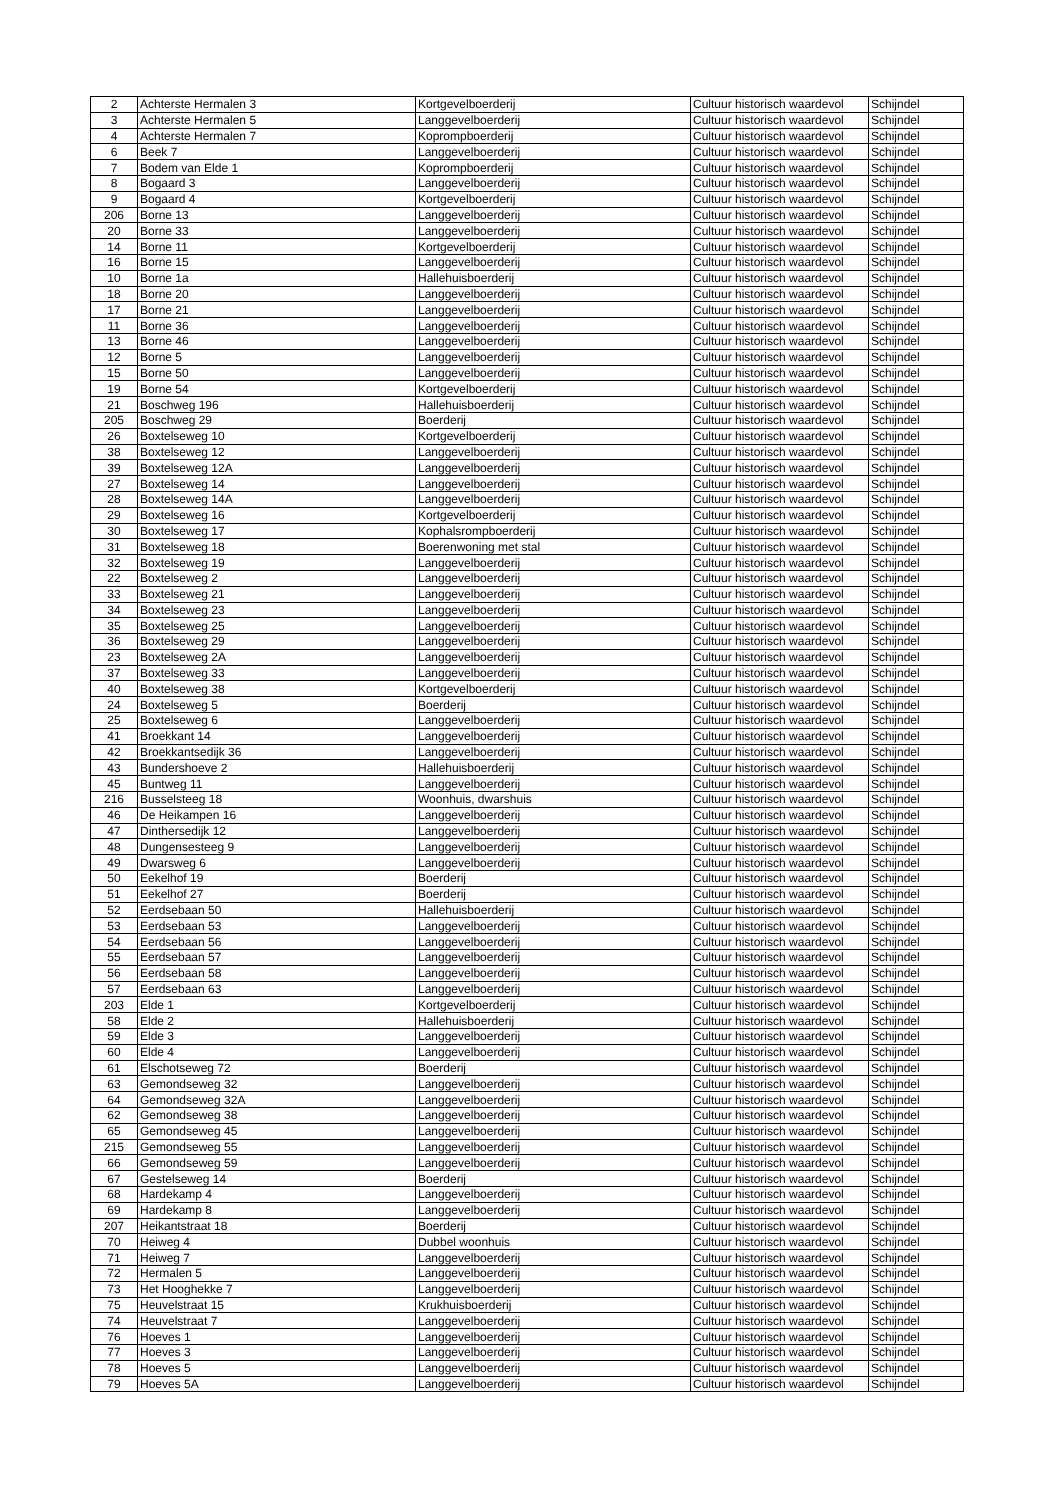| 2 | Achterste Hermalen 3 | Kortgevelboerderij | Cultuur historisch waardevol | Schijndel |
| 3 | Achterste Hermalen 5 | Langgevelboerderij | Cultuur historisch waardevol | Schijndel |
| 4 | Achterste Hermalen 7 | Koprompboerderij | Cultuur historisch waardevol | Schijndel |
| 6 | Beek 7 | Langgevelboerderij | Cultuur historisch waardevol | Schijndel |
| 7 | Bodem van Elde 1 | Koprompboerderij | Cultuur historisch waardevol | Schijndel |
| 8 | Bogaard 3 | Langgevelboerderij | Cultuur historisch waardevol | Schijndel |
| 9 | Bogaard 4 | Kortgevelboerderij | Cultuur historisch waardevol | Schijndel |
| 206 | Borne 13 | Langgevelboerderij | Cultuur historisch waardevol | Schijndel |
| 20 | Borne 33 | Langgevelboerderij | Cultuur historisch waardevol | Schijndel |
| 14 | Borne 11 | Kortgevelboerderij | Cultuur historisch waardevol | Schijndel |
| 16 | Borne 15 | Langgevelboerderij | Cultuur historisch waardevol | Schijndel |
| 10 | Borne 1a | Hallehuisboerderij | Cultuur historisch waardevol | Schijndel |
| 18 | Borne 20 | Langgevelboerderij | Cultuur historisch waardevol | Schijndel |
| 17 | Borne 21 | Langgevelboerderij | Cultuur historisch waardevol | Schijndel |
| 11 | Borne 36 | Langgevelboerderij | Cultuur historisch waardevol | Schijndel |
| 13 | Borne 46 | Langgevelboerderij | Cultuur historisch waardevol | Schijndel |
| 12 | Borne 5 | Langgevelboerderij | Cultuur historisch waardevol | Schijndel |
| 15 | Borne 50 | Langgevelboerderij | Cultuur historisch waardevol | Schijndel |
| 19 | Borne 54 | Kortgevelboerderij | Cultuur historisch waardevol | Schijndel |
| 21 | Boschweg 196 | Hallehuisboerderij | Cultuur historisch waardevol | Schijndel |
| 205 | Boschweg 29 | Boerderij | Cultuur historisch waardevol | Schijndel |
| 26 | Boxtelseweg 10 | Kortgevelboerderij | Cultuur historisch waardevol | Schijndel |
| 38 | Boxtelseweg 12 | Langgevelboerderij | Cultuur historisch waardevol | Schijndel |
| 39 | Boxtelseweg 12A | Langgevelboerderij | Cultuur historisch waardevol | Schijndel |
| 27 | Boxtelseweg 14 | Langgevelboerderij | Cultuur historisch waardevol | Schijndel |
| 28 | Boxtelseweg 14A | Langgevelboerderij | Cultuur historisch waardevol | Schijndel |
| 29 | Boxtelseweg 16 | Kortgevelboerderij | Cultuur historisch waardevol | Schijndel |
| 30 | Boxtelseweg 17 | Kophalsrompboerderij | Cultuur historisch waardevol | Schijndel |
| 31 | Boxtelseweg 18 | Boerenwoning met stal | Cultuur historisch waardevol | Schijndel |
| 32 | Boxtelseweg 19 | Langgevelboerderij | Cultuur historisch waardevol | Schijndel |
| 22 | Boxtelseweg 2 | Langgevelboerderij | Cultuur historisch waardevol | Schijndel |
| 33 | Boxtelseweg 21 | Langgevelboerderij | Cultuur historisch waardevol | Schijndel |
| 34 | Boxtelseweg 23 | Langgevelboerderij | Cultuur historisch waardevol | Schijndel |
| 35 | Boxtelseweg 25 | Langgevelboerderij | Cultuur historisch waardevol | Schijndel |
| 36 | Boxtelseweg 29 | Langgevelboerderij | Cultuur historisch waardevol | Schijndel |
| 23 | Boxtelseweg 2A | Langgevelboerderij | Cultuur historisch waardevol | Schijndel |
| 37 | Boxtelseweg 33 | Langgevelboerderij | Cultuur historisch waardevol | Schijndel |
| 40 | Boxtelseweg 38 | Kortgevelboerderij | Cultuur historisch waardevol | Schijndel |
| 24 | Boxtelseweg 5 | Boerderij | Cultuur historisch waardevol | Schijndel |
| 25 | Boxtelseweg 6 | Langgevelboerderij | Cultuur historisch waardevol | Schijndel |
| 41 | Broekkant 14 | Langgevelboerderij | Cultuur historisch waardevol | Schijndel |
| 42 | Broekkantsedijk 36 | Langgevelboerderij | Cultuur historisch waardevol | Schijndel |
| 43 | Bundershoeve 2 | Hallehuisboerderij | Cultuur historisch waardevol | Schijndel |
| 45 | Buntweg 11 | Langgevelboerderij | Cultuur historisch waardevol | Schijndel |
| 216 | Busselsteeg 18 | Woonhuis, dwarshuis | Cultuur historisch waardevol | Schijndel |
| 46 | De Heikampen 16 | Langgevelboerderij | Cultuur historisch waardevol | Schijndel |
| 47 | Dinthersedijk 12 | Langgevelboerderij | Cultuur historisch waardevol | Schijndel |
| 48 | Dungensesteeg 9 | Langgevelboerderij | Cultuur historisch waardevol | Schijndel |
| 49 | Dwarsweg 6 | Langgevelboerderij | Cultuur historisch waardevol | Schijndel |
| 50 | Eekelhof 19 | Boerderij | Cultuur historisch waardevol | Schijndel |
| 51 | Eekelhof 27 | Boerderij | Cultuur historisch waardevol | Schijndel |
| 52 | Eerdsebaan 50 | Hallehuisboerderij | Cultuur historisch waardevol | Schijndel |
| 53 | Eerdsebaan 53 | Langgevelboerderij | Cultuur historisch waardevol | Schijndel |
| 54 | Eerdsebaan 56 | Langgevelboerderij | Cultuur historisch waardevol | Schijndel |
| 55 | Eerdsebaan 57 | Langgevelboerderij | Cultuur historisch waardevol | Schijndel |
| 56 | Eerdsebaan 58 | Langgevelboerderij | Cultuur historisch waardevol | Schijndel |
| 57 | Eerdsebaan 63 | Langgevelboerderij | Cultuur historisch waardevol | Schijndel |
| 203 | Elde 1 | Kortgevelboerderij | Cultuur historisch waardevol | Schijndel |
| 58 | Elde 2 | Hallehuisboerderij | Cultuur historisch waardevol | Schijndel |
| 59 | Elde 3 | Langgevelboerderij | Cultuur historisch waardevol | Schijndel |
| 60 | Elde 4 | Langgevelboerderij | Cultuur historisch waardevol | Schijndel |
| 61 | Elschotseweg 72 | Boerderij | Cultuur historisch waardevol | Schijndel |
| 63 | Gemondseweg 32 | Langgevelboerderij | Cultuur historisch waardevol | Schijndel |
| 64 | Gemondseweg 32A | Langgevelboerderij | Cultuur historisch waardevol | Schijndel |
| 62 | Gemondseweg 38 | Langgevelboerderij | Cultuur historisch waardevol | Schijndel |
| 65 | Gemondseweg 45 | Langgevelboerderij | Cultuur historisch waardevol | Schijndel |
| 215 | Gemondseweg 55 | Langgevelboerderij | Cultuur historisch waardevol | Schijndel |
| 66 | Gemondseweg 59 | Langgevelboerderij | Cultuur historisch waardevol | Schijndel |
| 67 | Gestelseweg 14 | Boerderij | Cultuur historisch waardevol | Schijndel |
| 68 | Hardekamp 4 | Langgevelboerderij | Cultuur historisch waardevol | Schijndel |
| 69 | Hardekamp 8 | Langgevelboerderij | Cultuur historisch waardevol | Schijndel |
| 207 | Heikantstraat 18 | Boerderij | Cultuur historisch waardevol | Schijndel |
| 70 | Heiweg 4 | Dubbel woonhuis | Cultuur historisch waardevol | Schijndel |
| 71 | Heiweg 7 | Langgevelboerderij | Cultuur historisch waardevol | Schijndel |
| 72 | Hermalen 5 | Langgevelboerderij | Cultuur historisch waardevol | Schijndel |
| 73 | Het Hooghekke 7 | Langgevelboerderij | Cultuur historisch waardevol | Schijndel |
| 75 | Heuvelstraat 15 | Krukhuisboerderij | Cultuur historisch waardevol | Schijndel |
| 74 | Heuvelstraat 7 | Langgevelboerderij | Cultuur historisch waardevol | Schijndel |
| 76 | Hoeves 1 | Langgevelboerderij | Cultuur historisch waardevol | Schijndel |
| 77 | Hoeves 3 | Langgevelboerderij | Cultuur historisch waardevol | Schijndel |
| 78 | Hoeves 5 | Langgevelboerderij | Cultuur historisch waardevol | Schijndel |
| 79 | Hoeves 5A | Langgevelboerderij | Cultuur historisch waardevol | Schijndel |